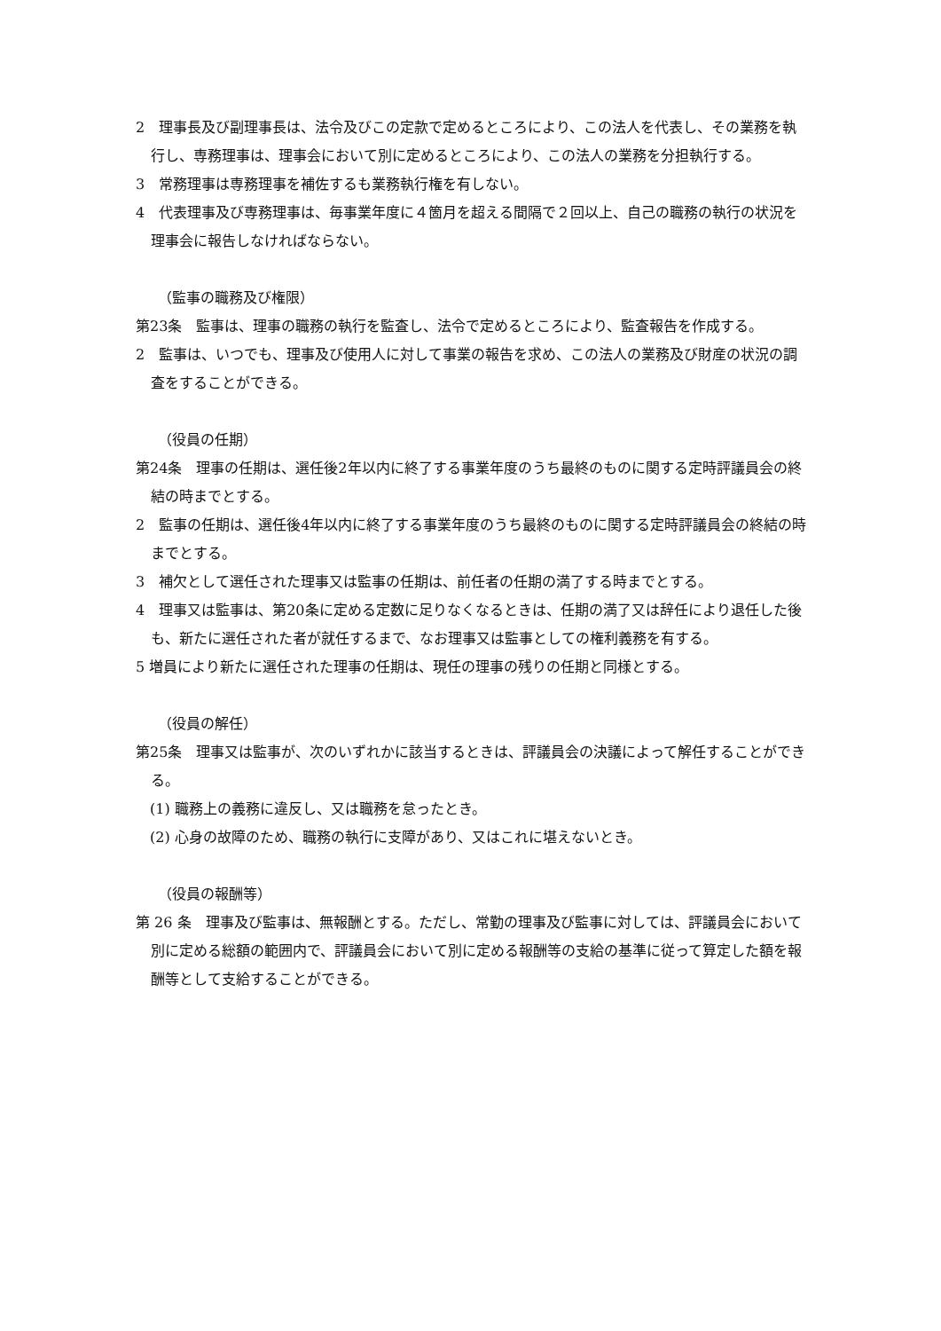2　理事長及び副理事長は、法令及びこの定款で定めるところにより、この法人を代表し、その業務を執行し、専務理事は、理事会において別に定めるところにより、この法人の業務を分担執行する。
3　常務理事は専務理事を補佐するも業務執行権を有しない。
4　代表理事及び専務理事は、毎事業年度に４箇月を超える間隔で２回以上、自己の職務の執行の状況を理事会に報告しなければならない。
（監事の職務及び権限）
第23条　監事は、理事の職務の執行を監査し、法令で定めるところにより、監査報告を作成する。
2　監事は、いつでも、理事及び使用人に対して事業の報告を求め、この法人の業務及び財産の状況の調査をすることができる。
（役員の任期）
第24条　理事の任期は、選任後2年以内に終了する事業年度のうち最終のものに関する定時評議員会の終結の時までとする。
2　監事の任期は、選任後4年以内に終了する事業年度のうち最終のものに関する定時評議員会の終結の時までとする。
3　補欠として選任された理事又は監事の任期は、前任者の任期の満了する時までとする。
4　理事又は監事は、第20条に定める定数に足りなくなるときは、任期の満了又は辞任により退任した後も、新たに選任された者が就任するまで、なお理事又は監事としての権利義務を有する。
5 増員により新たに選任された理事の任期は、現任の理事の残りの任期と同様とする。
（役員の解任）
第25条　理事又は監事が、次のいずれかに該当するときは、評議員会の決議によって解任することができる。
(1) 職務上の義務に違反し、又は職務を怠ったとき。
(2) 心身の故障のため、職務の執行に支障があり、又はこれに堪えないとき。
（役員の報酬等）
第 26 条　理事及び監事は、無報酬とする。ただし、常勤の理事及び監事に対しては、評議員会において別に定める総額の範囲内で、評議員会において別に定める報酬等の支給の基準に従って算定した額を報酬等として支給することができる。